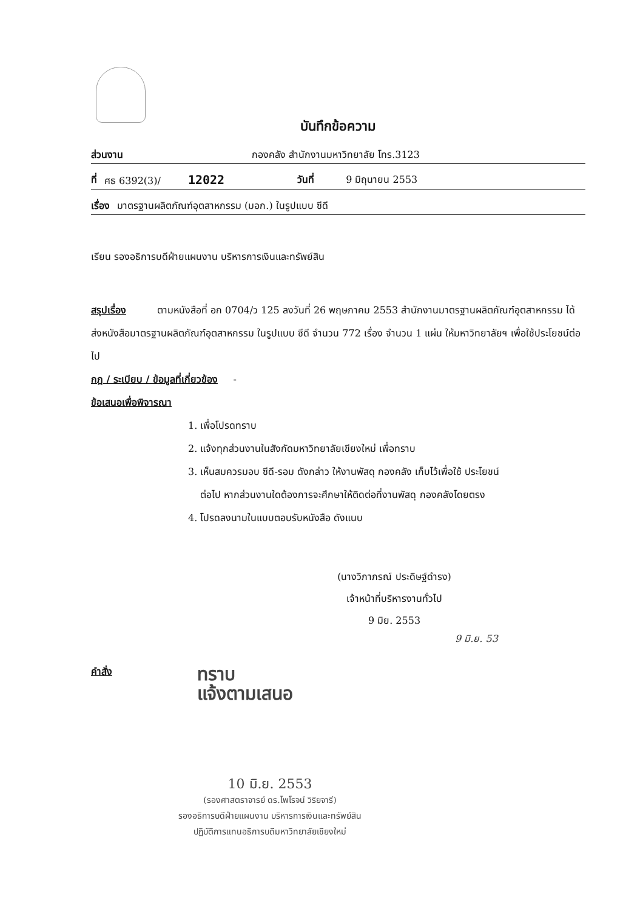บันทึกข้อความ
ส่วนงาน กองคลัง สำนักงานมหาวิทยาลัย โทร.3123
ที่ ศธ 6392(3)/ 12022 วันที่ 9 มิถุนายน 2553
เรื่อง มาตรฐานผลิตภัณฑ์อุตสาหกรรม (มอก.) ในรูปแบบ ซีดี
เรียน รองอธิการบดีฝ่ายแผนงาน บริหารการเงินและทรัพย์สิน
สรุปเรื่อง ตามหนังสือที่ อก 0704/ว 125 ลงวันที่ 26 พฤษภาคม 2553 สำนักงานมาตรฐานผลิตภัณฑ์อุตสาหกรรม ได้ส่งหนังสือมาตรฐานผลิตภัณฑ์อุตสาหกรรม ในรูปแบบ ซีดี จำนวน 772 เรื่อง จำนวน 1 แผ่น ให้มหาวิทยาลัยฯ เพื่อใช้ประโยชน์ต่อไป
กฎ / ระเบียบ / ข้อมูลที่เกี่ยวข้อง -
ข้อเสนอเพื่อพิจารณา
1. เพื่อโปรดทราบ
2. แจ้งทุกส่วนงานในสังกัดมหาวิทยาลัยเชียงใหม่ เพื่อทราบ
3. เห็นสมควรมอบ ซีดี-รอม ดังกล่าว ให้งานพัสดุ กองคลัง เก็บไว้เพื่อใช้ ประโยชน์
ต่อไป หากส่วนงานใดต้องการจะศึกษาให้ติดต่อที่งานพัสดุ กองคลังโดยตรง
4. โปรดลงนามในแบบตอบรับหนังสือ ดังแนบ
(นางวิภาภรณ์ ประดิษฐ์ดำรง)
เจ้าหน้าที่บริหารงานทั่วไป
9 มิย. 2553
9 มิ.ย. 53
คำสั่ง
ทราบ
แจ้งตามเสนอ
10 มิ.ย. 2553
(รองศาสตราจารย์ ดร.ไพโรจน์ วิริยจารี)
รองอธิการบดีฝ่ายแผนงาน บริหารการเงินและทรัพย์สิน
ปฏิบัติการแทนอธิการบดีมหาวิทยาลัยเชียงใหม่